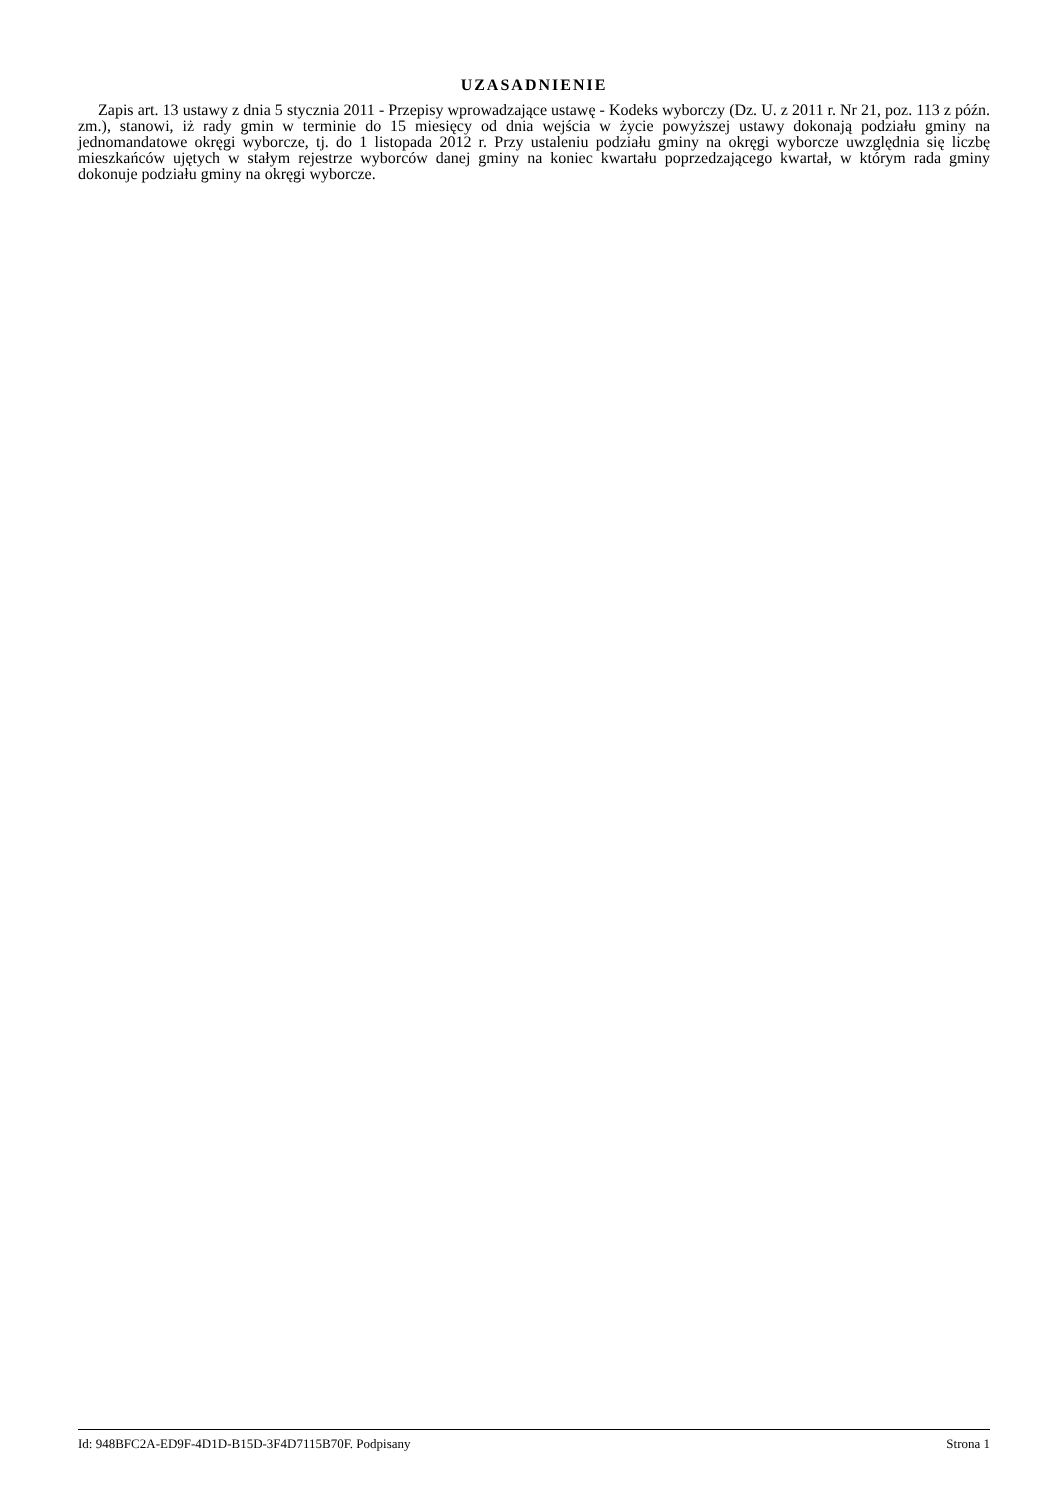UZASADNIENIE
Zapis art. 13 ustawy z dnia 5 stycznia 2011 - Przepisy wprowadzające ustawę - Kodeks wyborczy (Dz. U. z 2011 r. Nr 21, poz. 113 z późn. zm.), stanowi, iż rady gmin w terminie do 15 miesięcy od dnia wejścia w życie powyższej ustawy dokonają podziału gminy na jednomandatowe okręgi wyborcze, tj. do 1 listopada 2012 r. Przy ustaleniu podziału gminy na okręgi wyborcze uwzględnia się liczbę mieszkańców ujętych w stałym rejestrze wyborców danej gminy na koniec kwartału poprzedzającego kwartał, w którym rada gminy dokonuje podziału gminy na okręgi wyborcze.
Id: 948BFC2A-ED9F-4D1D-B15D-3F4D7115B70F. Podpisany Strona 1